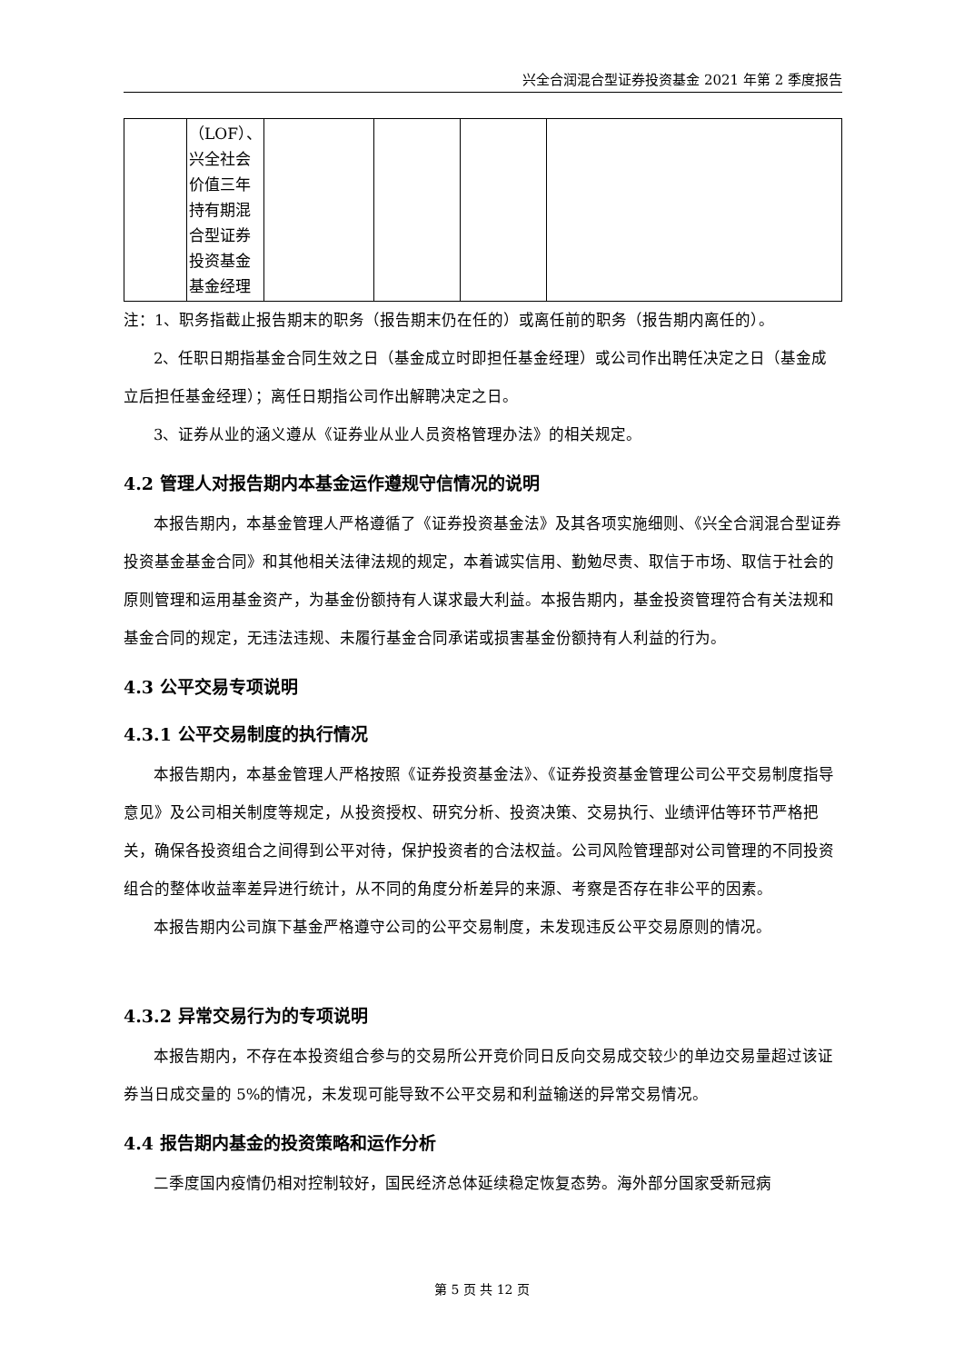兴全合润混合型证券投资基金 2021 年第 2 季度报告
| | （LOF）、兴全社会价值三年持有期混合型证券投资基金基金经理 | | | | |
注：1、职务指截止报告期末的职务（报告期末仍在任的）或离任前的职务（报告期内离任的）。
2、任职日期指基金合同生效之日（基金成立时即担任基金经理）或公司作出聘任决定之日（基金成立后担任基金经理）；离任日期指公司作出解聘决定之日。
3、证券从业的涵义遵从《证券业从业人员资格管理办法》的相关规定。
4.2 管理人对报告期内本基金运作遵规守信情况的说明
本报告期内，本基金管理人严格遵循了《证券投资基金法》及其各项实施细则、《兴全合润混合型证券投资基金基金合同》和其他相关法律法规的规定，本着诚实信用、勤勉尽责、取信于市场、取信于社会的原则管理和运用基金资产，为基金份额持有人谋求最大利益。本报告期内，基金投资管理符合有关法规和基金合同的规定，无违法违规、未履行基金合同承诺或损害基金份额持有人利益的行为。
4.3 公平交易专项说明
4.3.1 公平交易制度的执行情况
本报告期内，本基金管理人严格按照《证券投资基金法》、《证券投资基金管理公司公平交易制度指导意见》及公司相关制度等规定，从投资授权、研究分析、投资决策、交易执行、业绩评估等环节严格把关，确保各投资组合之间得到公平对待，保护投资者的合法权益。公司风险管理部对公司管理的不同投资组合的整体收益率差异进行统计，从不同的角度分析差异的来源、考察是否存在非公平的因素。
本报告期内公司旗下基金严格遵守公司的公平交易制度，未发现违反公平交易原则的情况。
4.3.2 异常交易行为的专项说明
本报告期内，不存在本投资组合参与的交易所公开竞价同日反向交易成交较少的单边交易量超过该证券当日成交量的 5%的情况，未发现可能导致不公平交易和利益输送的异常交易情况。
4.4 报告期内基金的投资策略和运作分析
二季度国内疫情仍相对控制较好，国民经济总体延续稳定恢复态势。海外部分国家受新冠病
第 5 页 共 12 页